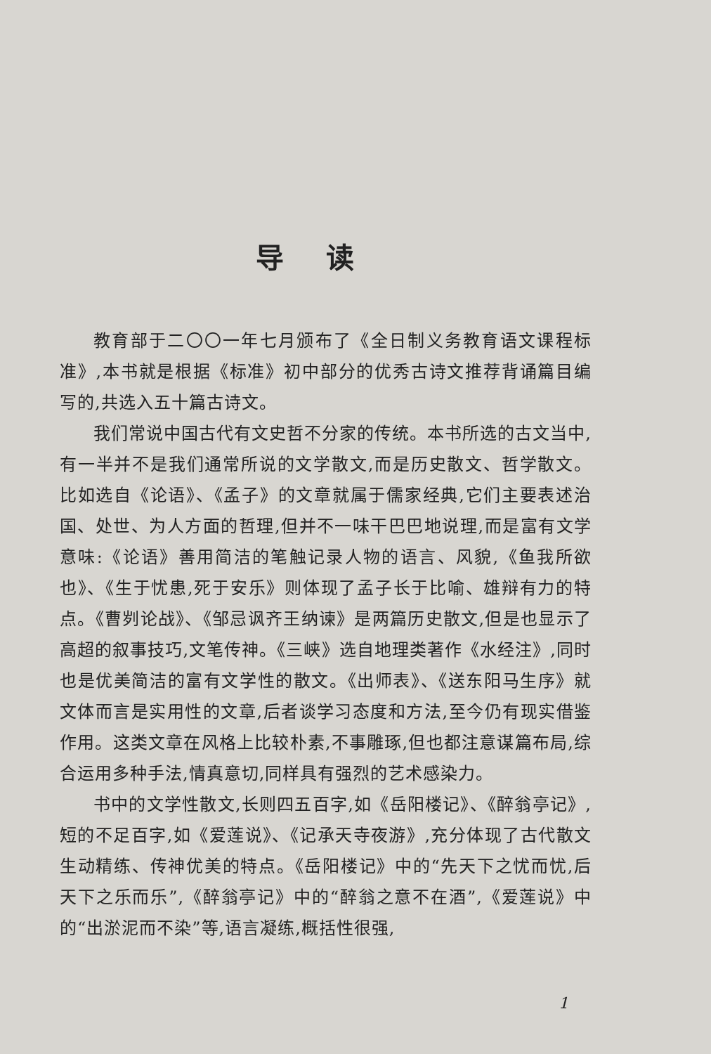导读
教育部于二〇〇一年七月颁布了《全日制义务教育语文课程标准》,本书就是根据《标准》初中部分的优秀古诗文推荐背诵篇目编写的,共选入五十篇古诗文。
我们常说中国古代有文史哲不分家的传统。本书所选的古文当中,有一半并不是我们通常所说的文学散文,而是历史散文、哲学散文。比如选自《论语》、《孟子》的文章就属于儒家经典,它们主要表述治国、处世、为人方面的哲理,但并不一味干巴巴地说理,而是富有文学意味:《论语》善用简洁的笔触记录人物的语言、风貌,《鱼我所欲也》、《生于忧患,死于安乐》则体现了孟子长于比喻、雄辩有力的特点。《曹刿论战》、《邹忌讽齐王纳谏》是两篇历史散文,但是也显示了高超的叙事技巧,文笔传神。《三峡》选自地理类著作《水经注》,同时也是优美简洁的富有文学性的散文。《出师表》、《送东阳马生序》就文体而言是实用性的文章,后者谈学习态度和方法,至今仍有现实借鉴作用。这类文章在风格上比较朴素,不事雕琢,但也都注意谋篇布局,综合运用多种手法,情真意切,同样具有强烈的艺术感染力。
书中的文学性散文,长则四五百字,如《岳阳楼记》、《醉翁亭记》,短的不足百字,如《爱莲说》、《记承天寺夜游》,充分体现了古代散文生动精练、传神优美的特点。《岳阳楼记》中的“先天下之忧而忧,后天下之乐而乐”,《醉翁亭记》中的“醉翁之意不在酒”,《爱莲说》中的“出淤泥而不染”等,语言凝练,概括性很强,
1